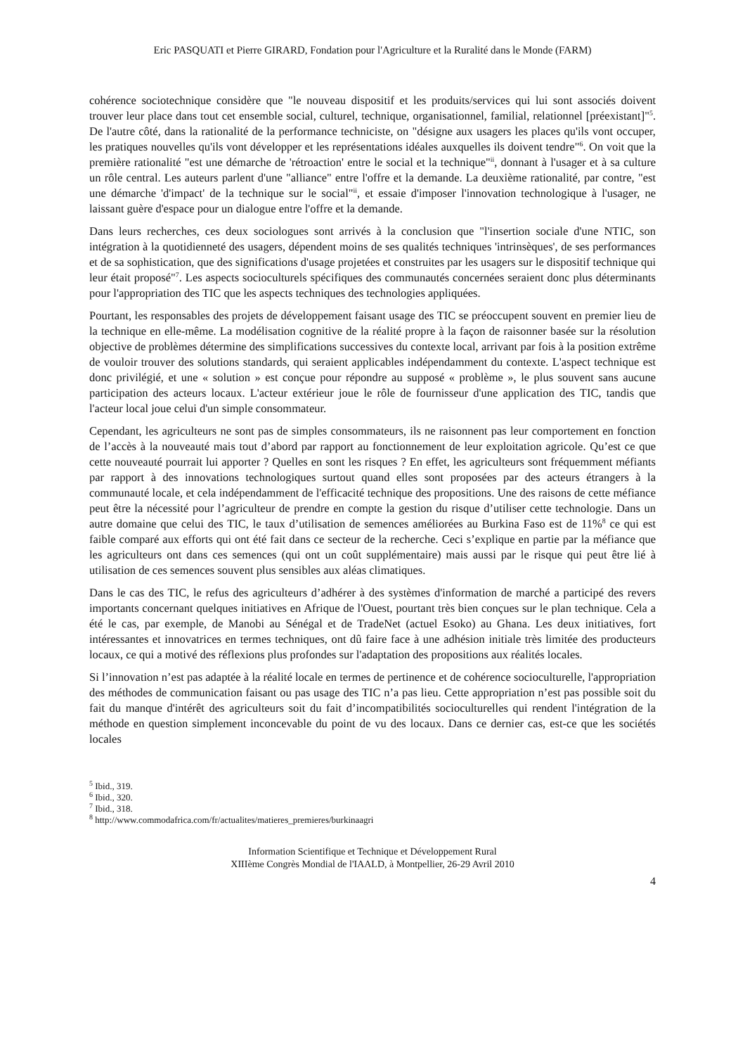Eric PASQUATI et Pierre GIRARD, Fondation pour l'Agriculture et la Ruralité dans le Monde (FARM)
cohérence sociotechnique considère que "le nouveau dispositif et les produits/services qui lui sont associés doivent trouver leur place dans tout cet ensemble social, culturel, technique, organisationnel, familial, relationnel [préexistant]"<sup>5</sup>. De l'autre côté, dans la rationalité de la performance techniciste, on "désigne aux usagers les places qu'ils vont occuper, les pratiques nouvelles qu'ils vont développer et les représentations idéales auxquelles ils doivent tendre"<sup>6</sup>. On voit que la première rationalité "est une démarche de 'rétroaction' entre le social et la technique"<sup>ii</sup>, donnant à l'usager et à sa culture un rôle central. Les auteurs parlent d'une "alliance" entre l'offre et la demande. La deuxième rationalité, par contre, "est une démarche 'd'impact' de la technique sur le social"<sup>ii</sup>, et essaie d'imposer l'innovation technologique à l'usager, ne laissant guère d'espace pour un dialogue entre l'offre et la demande.
Dans leurs recherches, ces deux sociologues sont arrivés à la conclusion que "l'insertion sociale d'une NTIC, son intégration à la quotidienneté des usagers, dépendent moins de ses qualités techniques 'intrinsèques', de ses performances et de sa sophistication, que des significations d'usage projetées et construites par les usagers sur le dispositif technique qui leur était proposé"<sup>7</sup>. Les aspects socioculturels spécifiques des communautés concernées seraient donc plus déterminants pour l'appropriation des TIC que les aspects techniques des technologies appliquées.
Pourtant, les responsables des projets de développement faisant usage des TIC se préoccupent souvent en premier lieu de la technique en elle-même. La modélisation cognitive de la réalité propre à la façon de raisonner basée sur la résolution objective de problèmes détermine des simplifications successives du contexte local, arrivant par fois à la position extrême de vouloir trouver des solutions standards, qui seraient applicables indépendamment du contexte. L'aspect technique est donc privilégié, et une « solution » est conçue pour répondre au supposé « problème », le plus souvent sans aucune participation des acteurs locaux. L'acteur extérieur joue le rôle de fournisseur d'une application des TIC, tandis que l'acteur local joue celui d'un simple consommateur.
Cependant, les agriculteurs ne sont pas de simples consommateurs, ils ne raisonnent pas leur comportement en fonction de l’accès à la nouveauté mais tout d’abord par rapport au fonctionnement de leur exploitation agricole. Qu’est ce que cette nouveauté pourrait lui apporter ? Quelles en sont les risques ? En effet, les agriculteurs sont fréquemment méfiants par rapport à des innovations technologiques surtout quand elles sont proposées par des acteurs étrangers à la communauté locale, et cela indépendamment de l'efficacité technique des propositions. Une des raisons de cette méfiance peut être la nécessité pour l’agriculteur de prendre en compte la gestion du risque d’utiliser cette technologie. Dans un autre domaine que celui des TIC, le taux d’utilisation de semences améliorées au Burkina Faso est de 11%<sup>8</sup> ce qui est faible comparé aux efforts qui ont été fait dans ce secteur de la recherche. Ceci s’explique en partie par la méfiance que les agriculteurs ont dans ces semences (qui ont un coût supplémentaire) mais aussi par le risque qui peut être lié à utilisation de ces semences souvent plus sensibles aux aléas climatiques.
Dans le cas des TIC, le refus des agriculteurs d’adhérer à des systèmes d'information de marché a participé des revers importants concernant quelques initiatives en Afrique de l'Ouest, pourtant très bien conçues sur le plan technique. Cela a été le cas, par exemple, de Manobi au Sénégal et de TradeNet (actuel Esoko) au Ghana. Les deux initiatives, fort intéressantes et innovatrices en termes techniques, ont dû faire face à une adhésion initiale très limitée des producteurs locaux, ce qui a motivé des réflexions plus profondes sur l'adaptation des propositions aux réalités locales.
Si l’innovation n’est pas adaptée à la réalité locale en termes de pertinence et de cohérence socioculturelle, l'appropriation des méthodes de communication faisant ou pas usage des TIC n’a pas lieu. Cette appropriation n’est pas possible soit du fait du manque d'intérêt des agriculteurs soit du fait d’incompatibilités socioculturelles qui rendent l'intégration de la méthode en question simplement inconcevable du point de vu des locaux. Dans ce dernier cas, est-ce que les sociétés locales
<sup>5</sup> Ibid., 319.
<sup>6</sup> Ibid., 320.
<sup>7</sup> Ibid., 318.
<sup>8</sup> http://www.commodafrica.com/fr/actualites/matieres_premieres/burkinaagri
Information Scientifique et Technique et Développement Rural
XIIIème Congrès Mondial de l'IAALD, à Montpellier, 26-29 Avril 2010
4